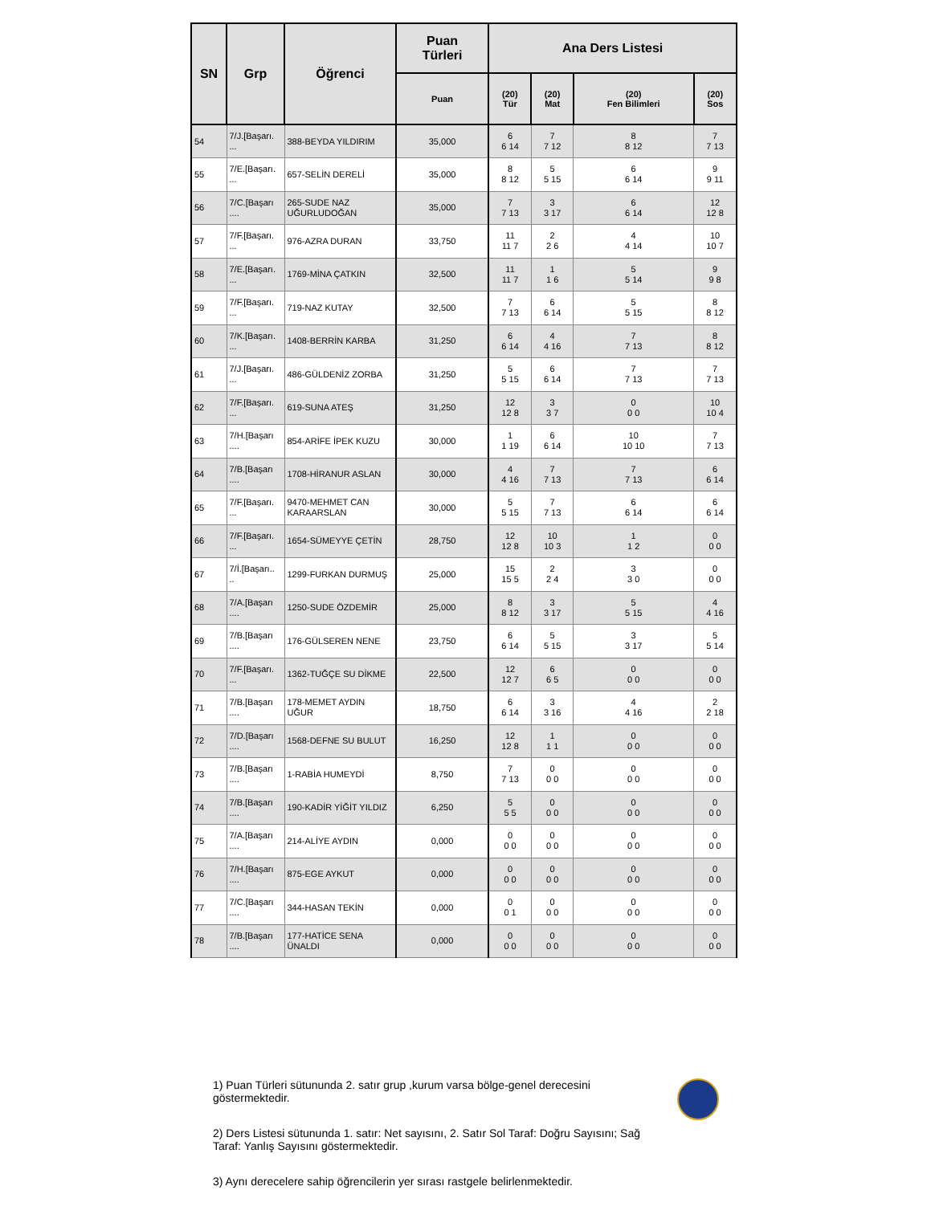| SN | Grp | Öğrenci | Puan Türleri | Ana Ders Listesi | | | |
| --- | --- | --- | --- | --- | --- | --- | --- |
| | | | Puan | (20) Tür | (20) Mat | (20) Fen Bilimleri | (20) Sos |
| 54 | 7/J.[Başarı. ... | 388-BEYDA YILDIRIM | 35,000 | 6 6 14 | 7 7 12 | 8 8 12 | 7 7 13 |
| 55 | 7/E.[Başarı. ... | 657-SELİN DERELİ | 35,000 | 8 8 12 | 5 5 15 | 6 6 14 | 9 9 11 |
| 56 | 7/C.[Başarı .... | 265-SUDE NAZ UĞURLUDOĞAN | 35,000 | 7 7 13 | 3 3 17 | 6 6 14 | 12 12 8 |
| 57 | 7/F.[Başarı. ... | 976-AZRA DURAN | 33,750 | 11 11 7 | 2 2 6 | 4 4 14 | 10 10 7 |
| 58 | 7/E.[Başarı. ... | 1769-MİNA ÇATKIN | 32,500 | 11 11 7 | 1 1 6 | 5 5 14 | 9 9 8 |
| 59 | 7/F.[Başarı. ... | 719-NAZ KUTAY | 32,500 | 7 7 13 | 6 6 14 | 5 5 15 | 8 8 12 |
| 60 | 7/K.[Başarı. ... | 1408-BERRİN KARBA | 31,250 | 6 6 14 | 4 4 16 | 7 7 13 | 8 8 12 |
| 61 | 7/J.[Başarı. ... | 486-GÜLDENİZ ZORBA | 31,250 | 5 5 15 | 6 6 14 | 7 7 13 | 7 7 13 |
| 62 | 7/F.[Başarı. ... | 619-SUNA ATEŞ | 31,250 | 12 12 8 | 3 3 7 | 0 0 0 | 10 10 4 |
| 63 | 7/H.[Başarı .... | 854-ARİFE İPEK KUZU | 30,000 | 1 1 19 | 6 6 14 | 10 10 10 | 7 7 13 |
| 64 | 7/B.[Başarı .... | 1708-HİRANUR ASLAN | 30,000 | 4 4 16 | 7 7 13 | 7 7 13 | 6 6 14 |
| 65 | 7/F.[Başarı. ... | 9470-MEHMET CAN KARAARSLAN | 30,000 | 5 5 15 | 7 7 13 | 6 6 14 | 6 6 14 |
| 66 | 7/F.[Başarı. ... | 1654-SÜMEYYE ÇETİN | 28,750 | 12 12 8 | 10 10 3 | 1 1 2 | 0 0 0 |
| 67 | 7/İ.[Başarı.. .. | 1299-FURKAN DURMUŞ | 25,000 | 15 15 5 | 2 2 4 | 3 3 0 | 0 0 0 |
| 68 | 7/A.[Başarı .... | 1250-SUDE ÖZDEMİR | 25,000 | 8 8 12 | 3 3 17 | 5 5 15 | 4 4 16 |
| 69 | 7/B.[Başarı .... | 176-GÜLSEREN NENE | 23,750 | 6 6 14 | 5 5 15 | 3 3 17 | 5 5 14 |
| 70 | 7/F.[Başarı. ... | 1362-TUĞÇE SU DİKME | 22,500 | 12 12 7 | 6 6 5 | 0 0 0 | 0 0 0 |
| 71 | 7/B.[Başarı .... | 178-MEMET AYDIN UĞUR | 18,750 | 6 6 14 | 3 3 16 | 4 4 16 | 2 2 18 |
| 72 | 7/D.[Başarı .... | 1568-DEFNE SU BULUT | 16,250 | 12 12 8 | 1 1 1 | 0 0 0 | 0 0 0 |
| 73 | 7/B.[Başarı .... | 1-RABİA HUMEYDİ | 8,750 | 7 7 13 | 0 0 0 | 0 0 0 | 0 0 0 |
| 74 | 7/B.[Başarı .... | 190-KADİR YİĞİT YILDIZ | 6,250 | 5 5 5 | 0 0 0 | 0 0 0 | 0 0 0 |
| 75 | 7/A.[Başarı .... | 214-ALİYE AYDIN | 0,000 | 0 0 0 | 0 0 0 | 0 0 0 | 0 0 0 |
| 76 | 7/H.[Başarı .... | 875-EGE AYKUT | 0,000 | 0 0 0 | 0 0 0 | 0 0 0 | 0 0 0 |
| 77 | 7/C.[Başarı .... | 344-HASAN TEKİN | 0,000 | 0 0 1 | 0 0 0 | 0 0 0 | 0 0 0 |
| 78 | 7/B.[Başarı .... | 177-HATİCE SENA ÜNALDI | 0,000 | 0 0 0 | 0 0 0 | 0 0 0 | 0 0 0 |
1) Puan Türleri sütununda 2. satır grup ,kurum varsa bölge-genel derecesini göstermektedir.
2) Ders Listesi sütununda 1. satır: Net sayısını, 2. Satır Sol Taraf: Doğru Sayısını; Sağ Taraf: Yanlış Sayısını göstermektedir.
3) Aynı derecelere sahip öğrencilerin yer sırası rastgele belirlenmektedir.